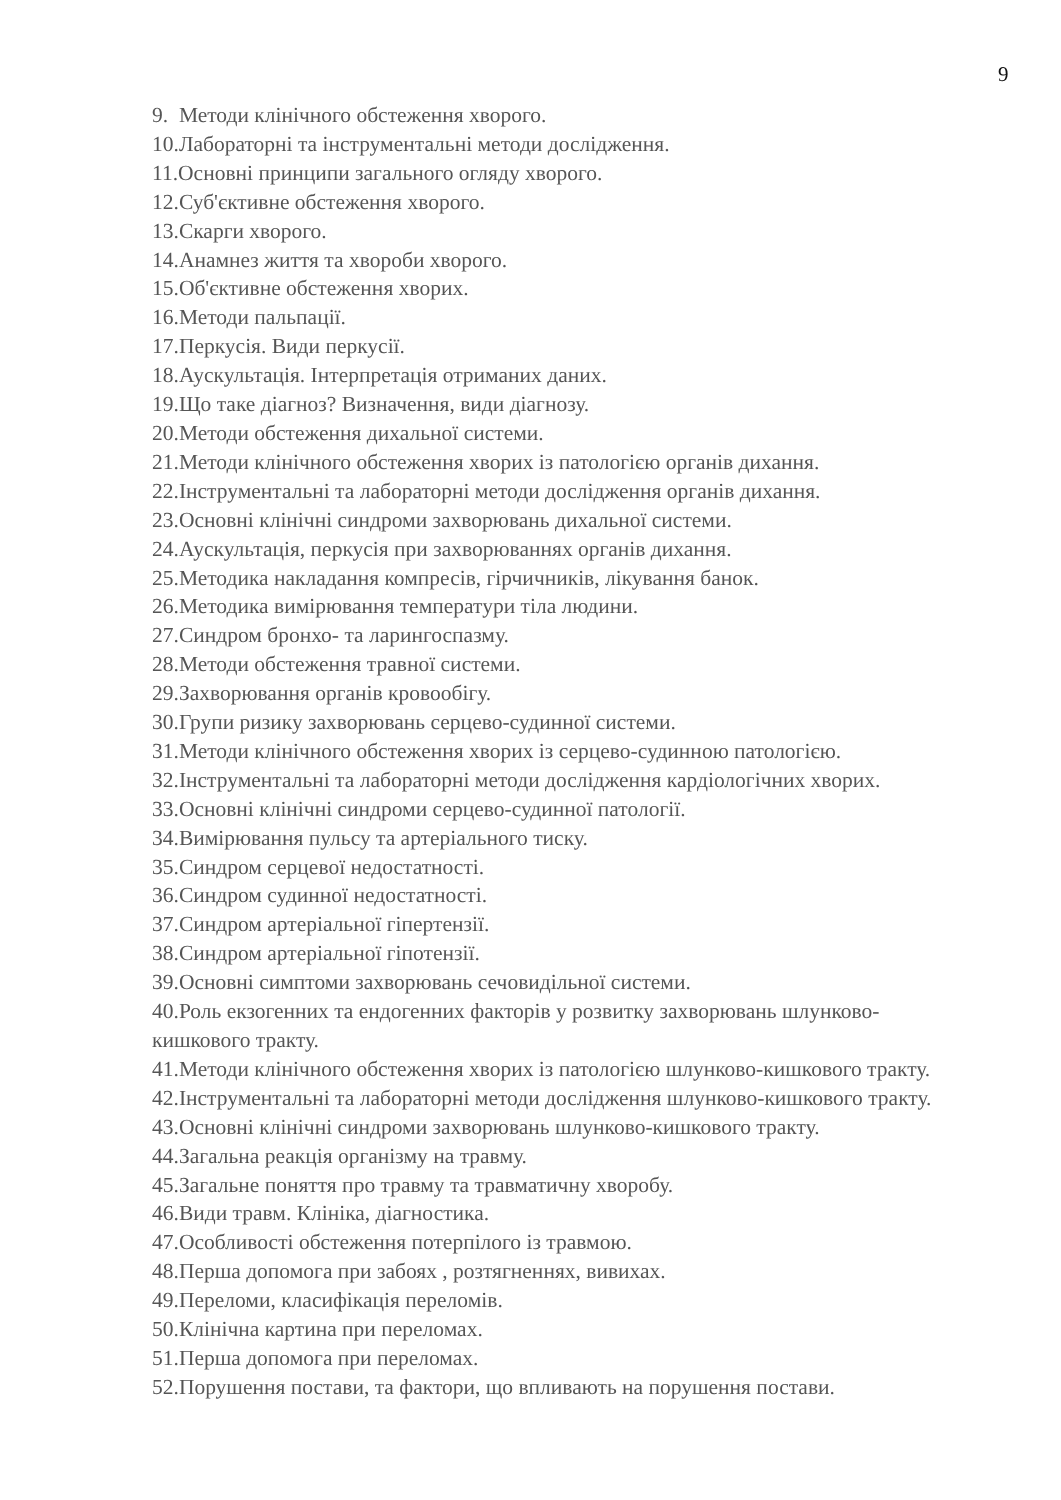9
9. Методи клінічного обстеження хворого.
10.Лабораторні та інструментальні методи дослідження.
11.Основні принципи загального огляду хворого.
12.Суб'єктивне обстеження хворого.
13.Скарги хворого.
14.Анамнез життя та хвороби хворого.
15.Об'єктивне обстеження хворих.
16.Методи пальпації.
17.Перкусія. Види перкусії.
18.Аускультація. Інтерпретація отриманих даних.
19.Що таке діагноз? Визначення, види діагнозу.
20.Методи обстеження дихальної системи.
21.Методи клінічного обстеження хворих із патологією органів дихання.
22.Інструментальні та лабораторні методи дослідження органів дихання.
23.Основні клінічні синдроми захворювань дихальної системи.
24.Аускультація, перкусія при захворюваннях органів дихання.
25.Методика накладання компресів, гірчичників, лікування банок.
26.Методика вимірювання температури тіла людини.
27.Синдром бронхо- та ларингоспазму.
28.Методи обстеження травної системи.
29.Захворювання органів кровообігу.
30.Групи ризику захворювань серцево-судинної системи.
31.Методи клінічного обстеження хворих із серцево-судинною патологією.
32.Інструментальні та лабораторні методи дослідження кардіологічних хворих.
33.Основні клінічні синдроми серцево-судинної патології.
34.Вимірювання пульсу та артеріального тиску.
35.Синдром серцевої недостатності.
36.Синдром судинної недостатності.
37.Синдром артеріальної гіпертензії.
38.Синдром артеріальної гіпотензії.
39.Основні симптоми захворювань сечовидільної системи.
40.Роль екзогенних та ендогенних факторів у розвитку захворювань шлунково-кишкового тракту.
41.Методи клінічного обстеження хворих із патологією шлунково-кишкового тракту.
42.Інструментальні та лабораторні методи дослідження шлунково-кишкового тракту.
43.Основні клінічні синдроми захворювань шлунково-кишкового тракту.
44.Загальна реакція організму на травму.
45.Загальне поняття про травму та травматичну хворобу.
46.Види травм. Клініка, діагностика.
47.Особливості обстеження потерпілого із травмою.
48.Перша допомога при забоях , розтягненнях, вивихах.
49.Переломи, класифікація переломів.
50.Клінічна картина при переломах.
51.Перша допомога при переломах.
52.Порушення постави, та фактори, що впливають на порушення постави.